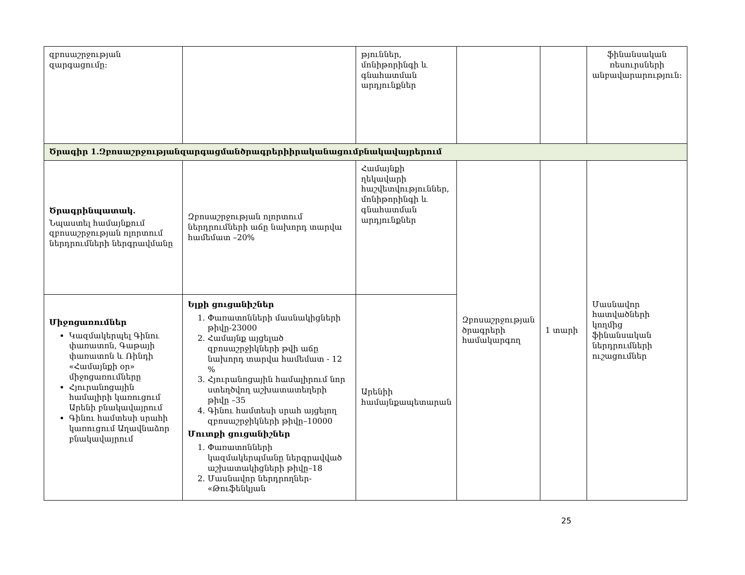| զբոսաշրջության զարգացումը: | | թյուններ, մոնիթորինգի և գնահատման արդյունքներ | | | ֆինանսական ռեսուրսների անբավարարություն: |
| Ծրագիր 1.Զբոսաշրջությանզարգացմանծրագրերիիրականացումբնակավայրերում | | | | | |
| Ծրագրինպատակ. Նպաստել համայնքում զբոսաշրջության ոլորտում ներդրումների ներգրավմանը | Զբոսաշրջության ոլորտում ներդրումների աճը նախորդ տարվա համեմատ –20% | Համայնքի ղեկավարի հաշվետվություններ, մոնիթորինգի և գնահատման արդյունքներ | Զբոսաշրջության ծրագրերի համակարգող | 1 տարի | Մասնավոր հատվածների կողմից ֆինանսական ներդրումների ուշացումներ |
| Միջոցառումներ Կազմակերպել Գինու փառատոն, Գաթայի փառատոն և Ռինդի «Համայնքի օր» միջոցառումները Հյուրանոցային համալիրի կառուցում Արենի բնակավայրում Գինու համտեսի սրահի կառուցում Աղավնաձոր բնակավայրում | Ելքի ցուցանիշներ 1. Փառատոնների մասնակիցների թիվը-23000 2. Համայնք այցելած զբոսաշրջիկների թվի աճը նախորդ տարվա համեմատ - 12 % 3. Հյուրանոցային համալիրում նոր ստեղծվող աշխատատեղերի թիվը –35 4. Գինու համտեսի սրահ այցելող զբոսաշրջիկների թիվը–10000 Մուտքի ցուցանիշներ 1. Փառատոնների կազմակերպմանը ներգրավված աշխատակիցների թիվը–18 2. Մասնավոր ներդրողներ- «Թուֆենկյան | Արենիի համայնքապետարան | | | |
25